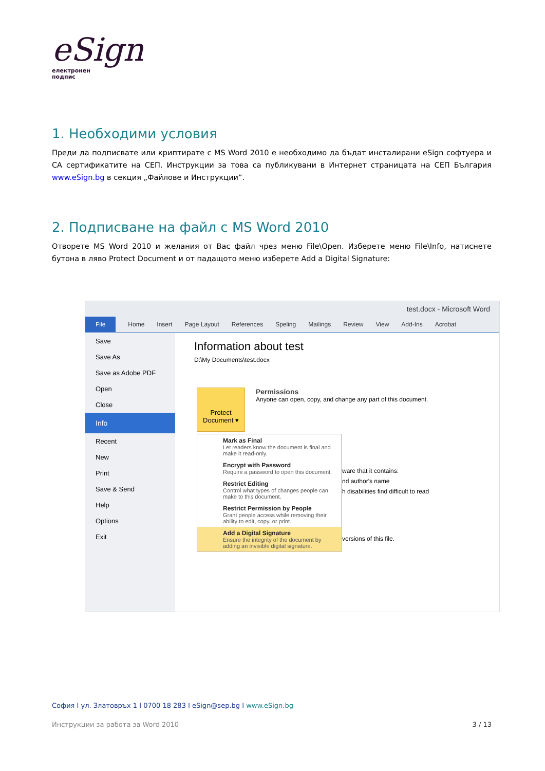eSign
електронен
подпис
1. Необходими условия
Преди да подписвате или криптирате с MS Word 2010 е необходимо да бъдат инсталирани eSign софтуера и CA сертификатите на СЕП. Инструкции за това са публикувани в Интернет страницата на СЕП България www.eSign.bg в секция „Файлове и Инструкции“.
2. Подписване на файл с MS Word 2010
Отворете MS Word 2010 и желания от Вас файл чрез меню File\Open. Изберете меню File\Info, натиснете бутона в ляво Protect Document и от падащото меню изберете Add a Digital Signature:
test.docx - Microsoft Word
File Home Insert Page Layout References Speling Mailings Review View Add-Ins Acrobat
Save
Save As
Save as Adobe PDF
Open
Close
Info
Recent
New
Print
Save & Send
Help
Options
Exit
Information about test
D:\My Documents\test.docx
Protect Document ▾
Permissions
Anyone can open, copy, and change any part of this document.
ware that it contains:
nd author's name
h disabilities find difficult to read
versions of this file.
Mark as Final
Let readers know the document is final and make it read-only.
Encrypt with Password
Require a password to open this document.
Restrict Editing
Control what types of changes people can make to this document.
Restrict Permission by People
Grant people access while removing their ability to edit, copy, or print.
Add a Digital Signature
Ensure the integrity of the document by adding an invisible digital signature.
София I ул. Златовръх 1 I 0700 18 283 I eSign@sep.bg I www.eSign.bg
Инструкции за работа за Word 2010 3 / 13